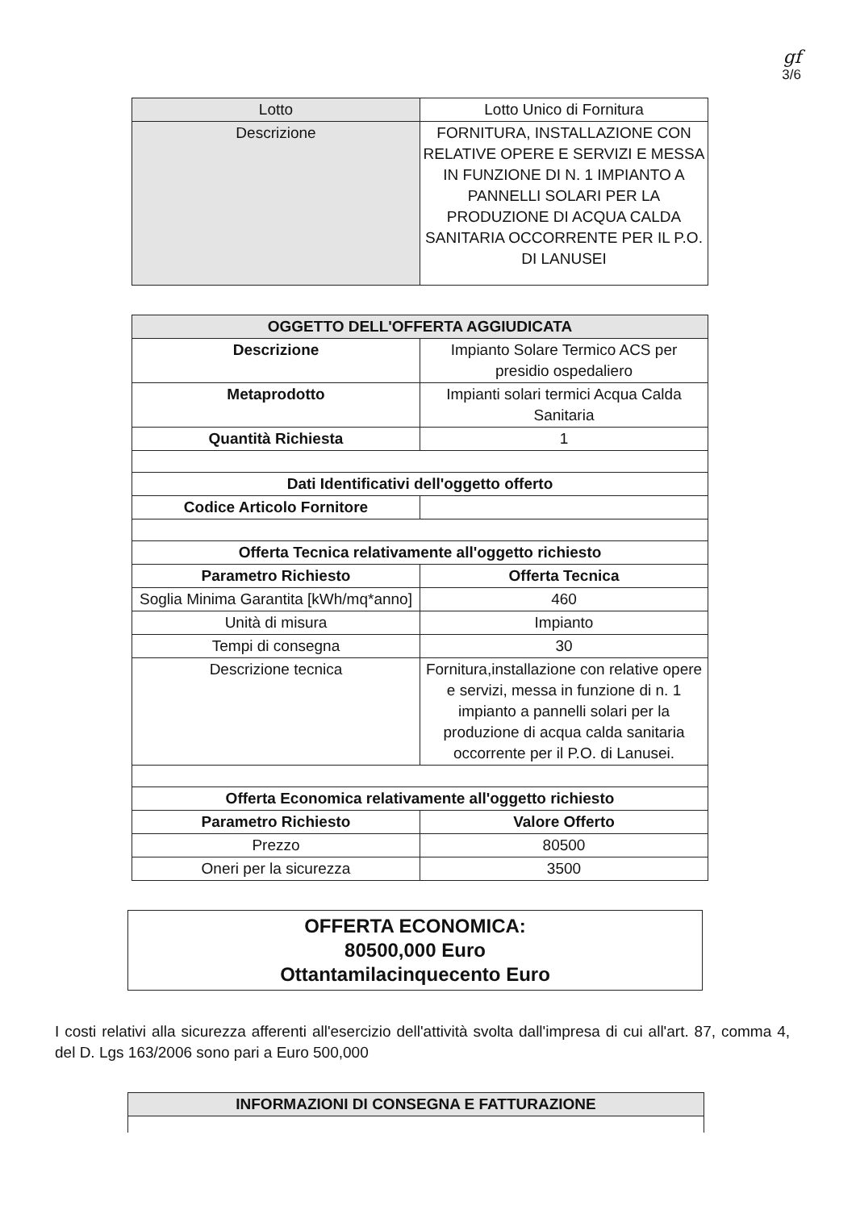gf
3/6
| Lotto | Lotto Unico di Fornitura |
| Descrizione | FORNITURA, INSTALLAZIONE CON RELATIVE OPERE E SERVIZI E MESSA IN FUNZIONE DI N. 1 IMPIANTO A PANNELLI SOLARI PER LA PRODUZIONE DI ACQUA CALDA SANITARIA OCCORRENTE PER IL P.O. DI LANUSEI |
| OGGETTO DELL'OFFERTA AGGIUDICATA | |
| --- | --- |
| Descrizione | Impianto Solare Termico ACS per presidio ospedaliero |
| Metaprodotto | Impianti solari termici Acqua Calda Sanitaria |
| Quantità Richiesta | 1 |
| Dati Identificativi dell'oggetto offerto | |
| Codice Articolo Fornitore | |
| Offerta Tecnica relativamente all'oggetto richiesto | |
| Parametro Richiesto | Offerta Tecnica |
| Soglia Minima Garantita [kWh/mq*anno] | 460 |
| Unità di misura | Impianto |
| Tempi di consegna | 30 |
| Descrizione tecnica | Fornitura,installazione con relative opere e servizi, messa in funzione di n. 1 impianto a pannelli solari per la produzione di acqua calda sanitaria occorrente per il P.O. di Lanusei. |
| Offerta Economica relativamente all'oggetto richiesto | |
| Parametro Richiesto | Valore Offerto |
| Prezzo | 80500 |
| Oneri per la sicurezza | 3500 |
OFFERTA ECONOMICA:
80500,000 Euro
Ottantamilacinquecento Euro
I costi relativi alla sicurezza afferenti all'esercizio dell'attività svolta dall'impresa di cui all'art. 87, comma 4, del D. Lgs 163/2006 sono pari a Euro 500,000
| INFORMAZIONI DI CONSEGNA E FATTURAZIONE |
| --- |